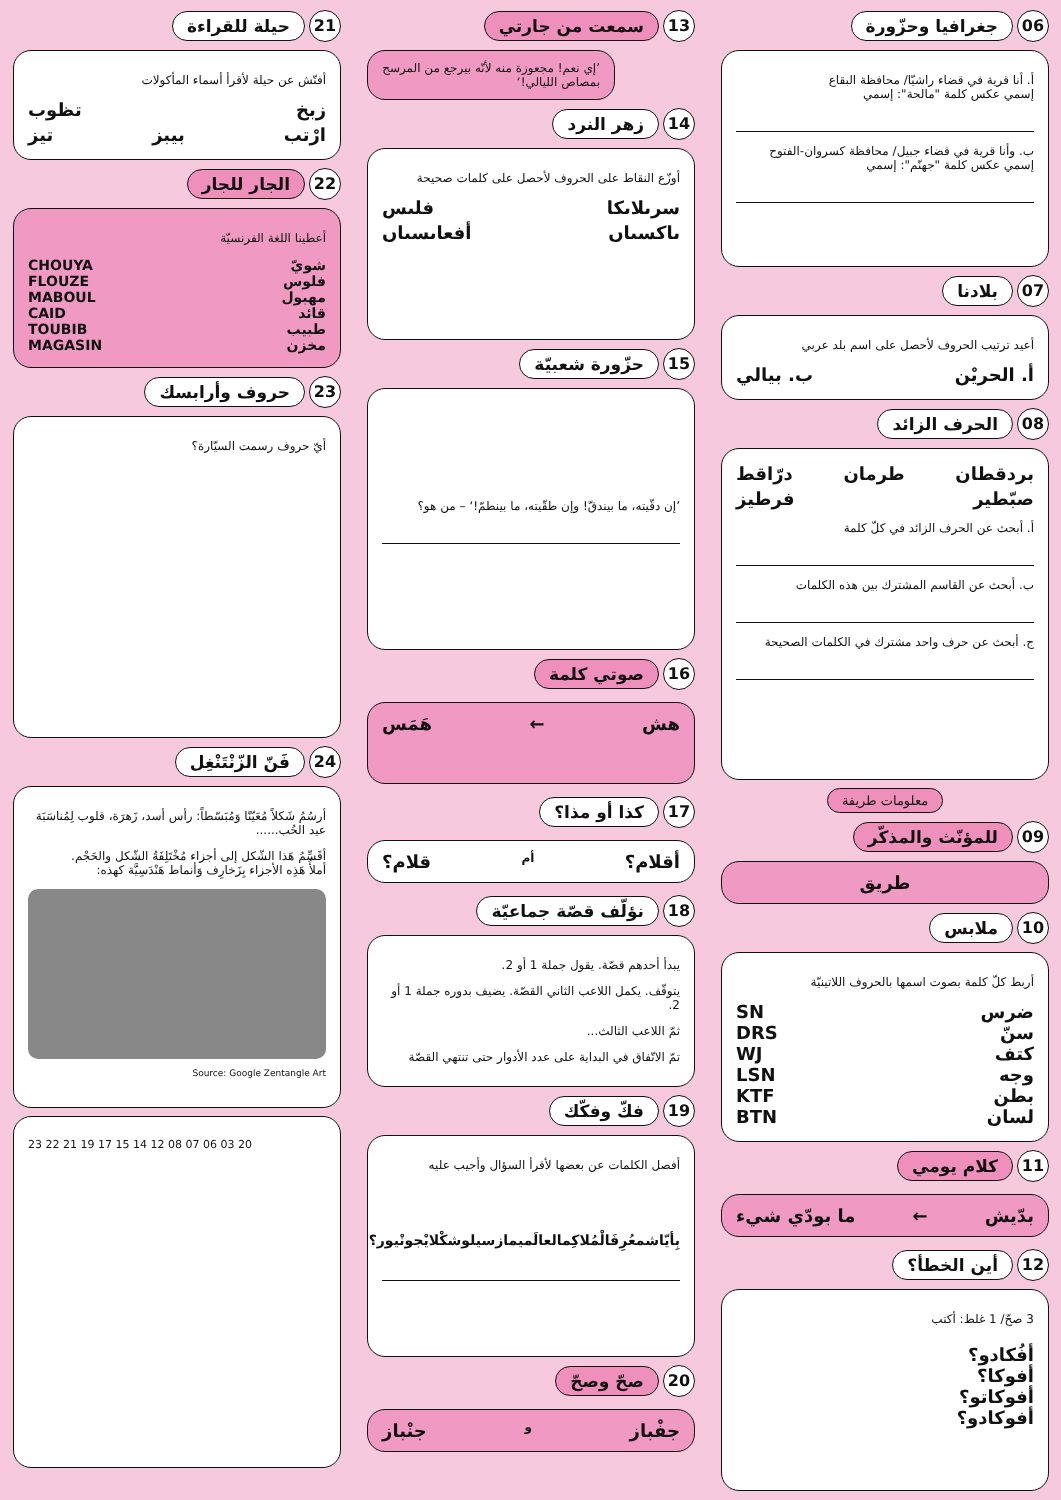06 جغرافيا وحزّورة
أ. أنا قرية في قضاء راشيّا/ محافظة البقاع
إسمي عكس كلمة "مالحة": إسمي
ب. وأنا قرية في قضاء جبيل/ محافظة كسروان-الفتوح
إسمي عكس كلمة "جهنّم": إسمي
07 بلادنا
أعيد ترتيب الحروف لأحصل على اسم بلد عربي
أ. الحريْن ب. بيالي
08 الحرف الزائد
بردقطان طرمان درّاقط
صبّطير فرطيز
أ. أبحث عن الحرف الزائد في كلّ كلمة
ب. أبحث عن القاسم المشترك بين هذه الكلمات
ج. أبحث عن حرف واحد مشترك في الكلمات الصحيحة
معلومات طريفة
09 للمؤنّث والمذكّر
طريق
10 ملابس
أربط كلّ كلمة بصوت اسمها بالحروف اللاتينيّة
ضرس
سنّ
كتف
وجه
بطن
لسان SN
DRS
WJ
LSN
KTF
BTN
11 كلام يومي
بدّيش ← ما بودّي شيء
12 أين الخطأ؟
3 صحّ/ 1 غلط: أكتب
أفُكادو؟
أفوكا؟
أفوكاتو؟
أفوكادو؟
13 سمعت من جارتي
’إي نعم! مجعوزة منه لأنّه بيرجع من المرسح بمصاص الليالي!‘
14 زهر النرد
أوزّع النقاط على الحروف لأحصل على كلمات صحيحة
سرىلاىكا فلىس
ىاكسىاں أفعاىسىاں
15 حزّورة شعبيّة
’إن دقّيته، ما بيندقّ! وإن طقّيته، ما بينطمّ!‘ – من هو؟
16 صوتي كلمة
هش ← هَمَس
17 كذا أو مذا؟
أقلام؟ أم قلام؟
18 نؤلّف قصّة جماعيّة
يبدأ أحدهم قصّة. يقول جملة 1 أو 2.
يتوقّف. يكمل اللاعب الثاني القصّة. يضيف بدوره جملة 1 أو 2.
ثمّ اللاعب الثالث...
تمّ الاتّفاق في البداية على عدد الأدوار حتى تنتهي القصّة
19 فكّ وفكّك
أفصل الكلمات عن بعضها لأقرأ السؤال وأجيب عليه
بِأيّاشمعُرِفَالْمُلاكِمالعالَميمازسيلوشكْلايْجونْيور؟
20 صحّ وصحّ
جفْباز و جنْباز
21 حيلة للقراءة
أفتّش عن حيلة لأقرأ أسماء المأكولات
زبخ تظوب
ارْتب بيبز تيز
22 الجار للجار
أعطينا اللغة الفرنسيّة
شويّ
فلوس
مهبول
قائد
طبيب
مخزن CHOUYA
FLOUZE
MABOUL
CAID
TOUBIB
MAGASIN
23 حروف وأرابسك
أيّ حروف رسمت السيّارة؟
24 فَنّ الزّنْتَنْغِل
أرسُمُ شَكلاً مُعَيّنًا وَمُبَسّطاً: رأس أسد، زَهرَة، قلوب لِمُناسَبَة عيد الحُب......
أقَسِّمُ هَذا الشّكل إلى أجزاء مُخْتَلِفَةُ الشّكل والحَجْم.
أملأُ هَذِه الأجزاء بِزَخارِف وَأنماط هَنْدَسِيَّة كهذه:
Source: Google Zentangle Art
23 22 21 19 17 15 14 12 08 07 06 03 20